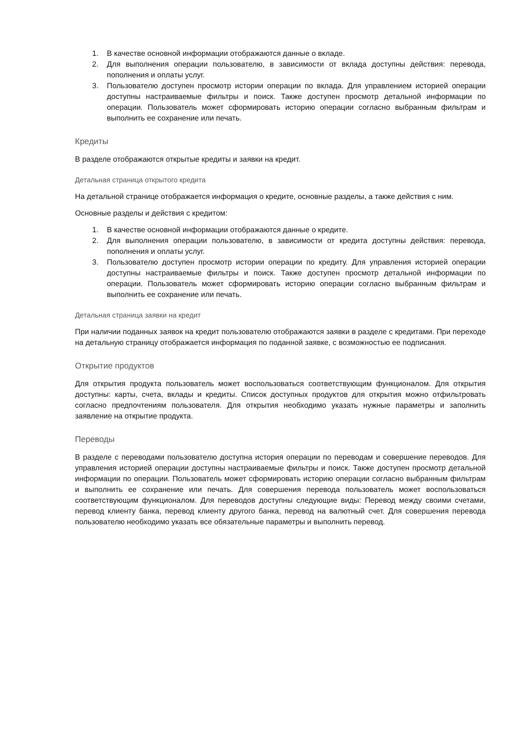1. В качестве основной информации отображаются данные о вкладе.
2. Для выполнения операции пользователю, в зависимости от вклада доступны действия: перевода, пополнения и оплаты услуг.
3. Пользователю доступен просмотр истории операции по вклада. Для управлением историей операции доступны настраиваемые фильтры и поиск. Также доступен просмотр детальной информации по операции. Пользователь может сформировать историю операции согласно выбранным фильтрам и выполнить ее сохранение или печать.
Кредиты
В разделе отображаются открытые кредиты и заявки на кредит.
Детальная страница открытого кредита
На детальной странице отображается информация о кредите, основные разделы, а также действия с ним.
Основные разделы и действия с кредитом:
1. В качестве основной информации отображаются данные о кредите.
2. Для выполнения операции пользователю, в зависимости от кредита доступны действия: перевода, пополнения и оплаты услуг.
3. Пользователю доступен просмотр истории операции по кредиту. Для управления историей операции доступны настраиваемые фильтры и поиск. Также доступен просмотр детальной информации по операции. Пользователь может сформировать историю операции согласно выбранным фильтрам и выполнить ее сохранение или печать.
Детальная страница заявки на кредит
При наличии поданных заявок на кредит пользователю отображаются заявки в разделе с кредитами. При переходе на детальную страницу отображается информация по поданной заявке, с возможностью ее подписания.
Открытие продуктов
Для открытия продукта пользователь может воспользоваться соответствующим функционалом. Для открытия доступны: карты, счета, вклады и кредиты. Список доступных продуктов для открытия можно отфильтровать согласно предпочтениям пользователя. Для открытия необходимо указать нужные параметры и заполнить заявление на открытие продукта.
Переводы
В разделе с переводами пользователю доступна история операции по переводам и совершение переводов. Для управления историей операции доступны настраиваемые фильтры и поиск. Также доступен просмотр детальной информации по операции. Пользователь может сформировать историю операции согласно выбранным фильтрам и выполнить ее сохранение или печать. Для совершения перевода пользователь может воспользоваться соответствующим функционалом. Для переводов доступны следующие виды: Перевод между своими счетами, перевод клиенту банка, перевод клиенту другого банка, перевод на валютный счет. Для совершения перевода пользователю необходимо указать все обязательные параметры и выполнить перевод.